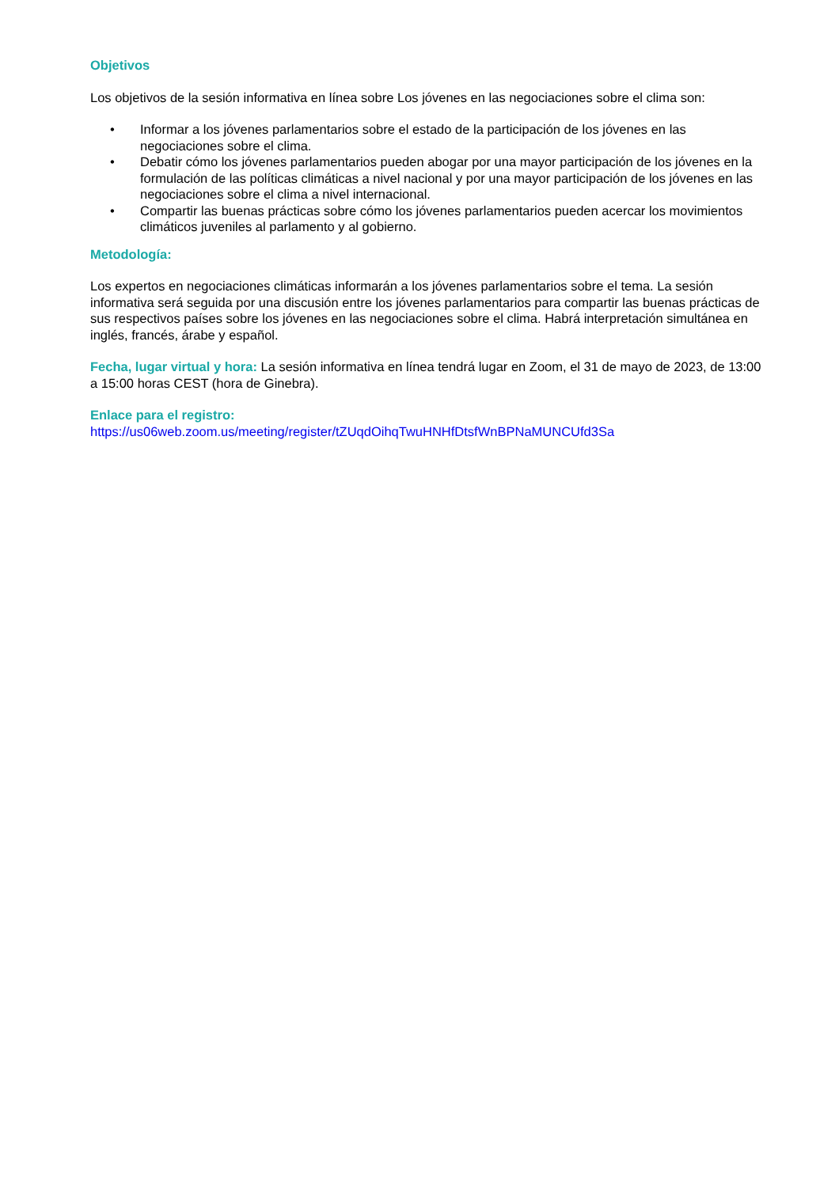Objetivos
Los objetivos de la sesión informativa en línea sobre Los jóvenes en las negociaciones sobre el clima son:
• Informar a los jóvenes parlamentarios sobre el estado de la participación de los jóvenes en las negociaciones sobre el clima.
• Debatir cómo los jóvenes parlamentarios pueden abogar por una mayor participación de los jóvenes en la formulación de las políticas climáticas a nivel nacional y por una mayor participación de los jóvenes en las negociaciones sobre el clima a nivel internacional.
• Compartir las buenas prácticas sobre cómo los jóvenes parlamentarios pueden acercar los movimientos climáticos juveniles al parlamento y al gobierno.
Metodología:
Los expertos en negociaciones climáticas informarán a los jóvenes parlamentarios sobre el tema. La sesión informativa será seguida por una discusión entre los jóvenes parlamentarios para compartir las buenas prácticas de sus respectivos países sobre los jóvenes en las negociaciones sobre el clima. Habrá interpretación simultánea en inglés, francés, árabe y español.
Fecha, lugar virtual y hora: La sesión informativa en línea tendrá lugar en Zoom, el 31 de mayo de 2023, de 13:00 a 15:00 horas CEST (hora de Ginebra).
Enlace para el registro:
https://us06web.zoom.us/meeting/register/tZUqdOihqTwuHNHfDtsfWnBPNaMUNCUfd3Sa